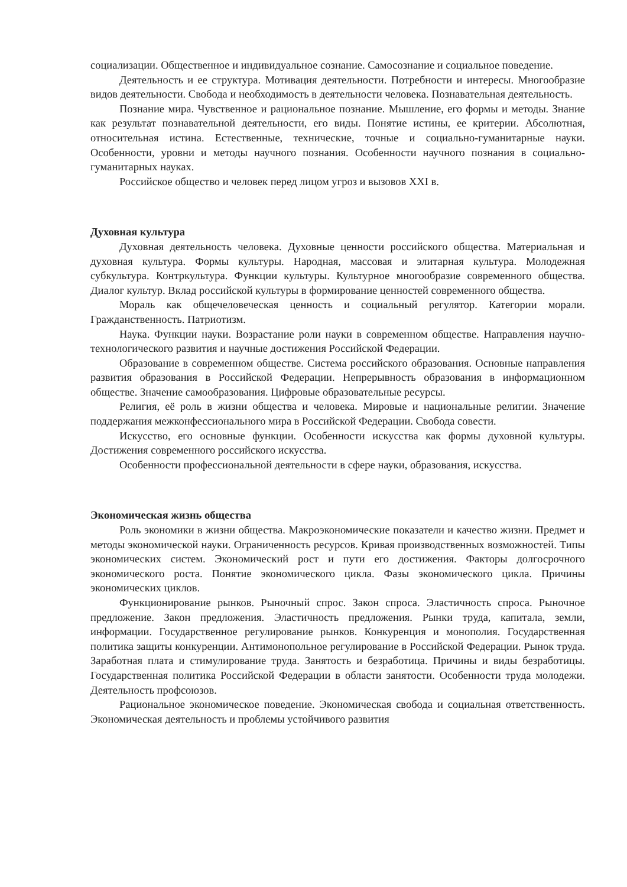социализации. Общественное и индивидуальное сознание. Самосознание и социальное поведение.
Деятельность и ее структура. Мотивация деятельности. Потребности и интересы. Многообразие видов деятельности. Свобода и необходимость в деятельности человека. Познавательная деятельность.
Познание мира. Чувственное и рациональное познание. Мышление, его формы и методы. Знание как результат познавательной деятельности, его виды. Понятие истины, ее критерии. Абсолютная, относительная истина. Естественные, технические, точные и социально-гуманитарные науки. Особенности, уровни и методы научного познания. Особенности научного познания в социально-гуманитарных науках.
Российское общество и человек перед лицом угроз и вызовов XXI в.
Духовная культура
Духовная деятельность человека. Духовные ценности российского общества. Материальная и духовная культура. Формы культуры. Народная, массовая и элитарная культура. Молодежная субкультура. Контркультура. Функции культуры. Культурное многообразие современного общества. Диалог культур. Вклад российской культуры в формирование ценностей современного общества.
Мораль как общечеловеческая ценность и социальный регулятор. Категории морали. Гражданственность. Патриотизм.
Наука. Функции науки. Возрастание роли науки в современном обществе. Направления научно-технологического развития и научные достижения Российской Федерации.
Образование в современном обществе. Система российского образования. Основные направления развития образования в Российской Федерации. Непрерывность образования в информационном обществе. Значение самообразования. Цифровые образовательные ресурсы.
Религия, её роль в жизни общества и человека. Мировые и национальные религии. Значение поддержания межконфессионального мира в Российской Федерации. Свобода совести.
Искусство, его основные функции. Особенности искусства как формы духовной культуры. Достижения современного российского искусства.
Особенности профессиональной деятельности в сфере науки, образования, искусства.
Экономическая жизнь общества
Роль экономики в жизни общества. Макроэкономические показатели и качество жизни. Предмет и методы экономической науки. Ограниченность ресурсов. Кривая производственных возможностей. Типы экономических систем. Экономический рост и пути его достижения. Факторы долгосрочного экономического роста. Понятие экономического цикла. Фазы экономического цикла. Причины экономических циклов.
Функционирование рынков. Рыночный спрос. Закон спроса. Эластичность спроса. Рыночное предложение. Закон предложения. Эластичность предложения. Рынки труда, капитала, земли, информации. Государственное регулирование рынков. Конкуренция и монополия. Государственная политика защиты конкуренции. Антимонопольное регулирование в Российской Федерации. Рынок труда. Заработная плата и стимулирование труда. Занятость и безработица. Причины и виды безработицы. Государственная политика Российской Федерации в области занятости. Особенности труда молодежи. Деятельность профсоюзов.
Рациональное экономическое поведение. Экономическая свобода и социальная ответственность. Экономическая деятельность и проблемы устойчивого развития